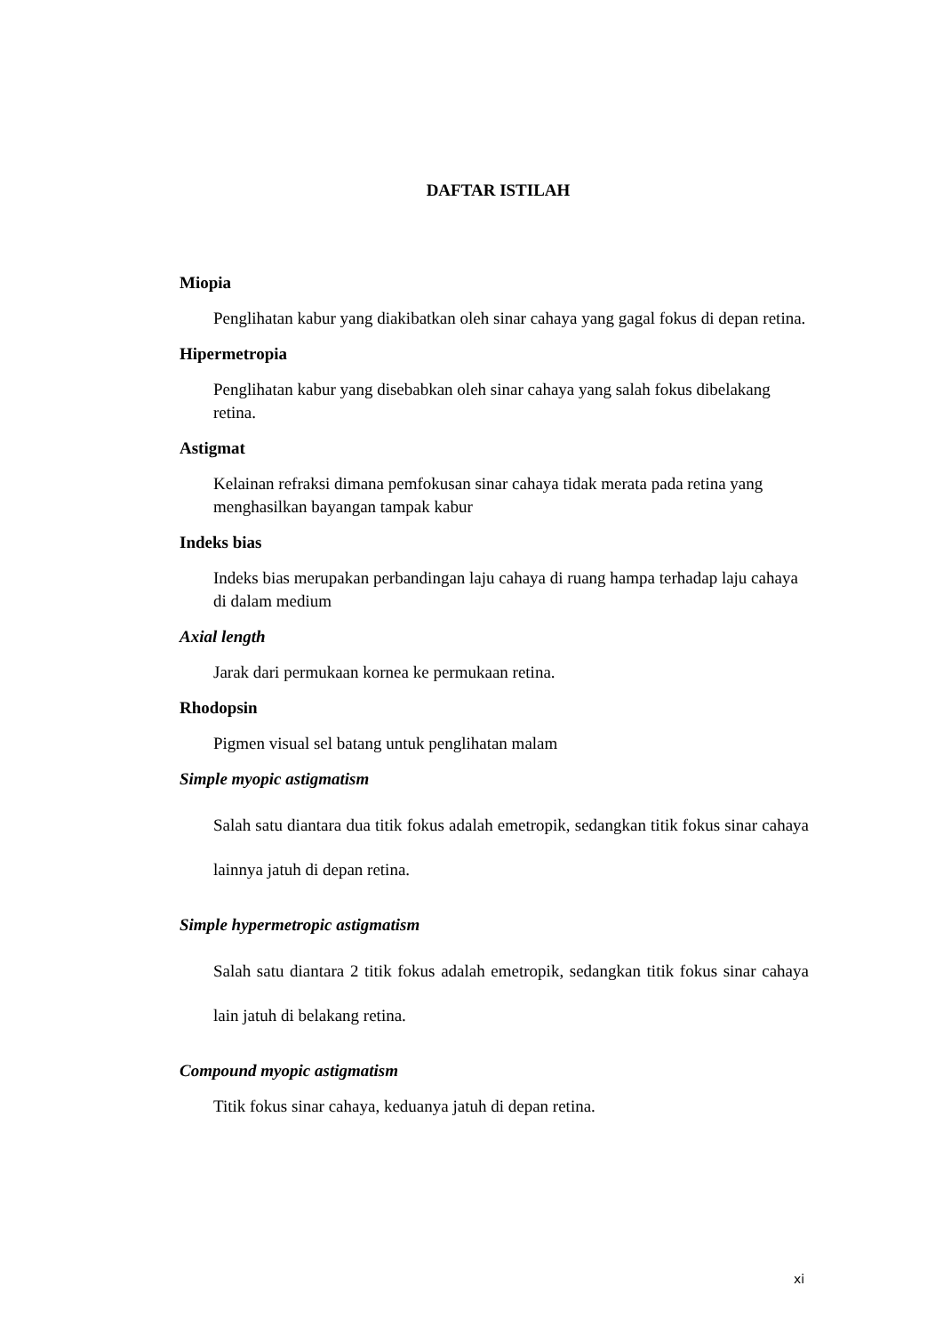DAFTAR ISTILAH
Miopia
Penglihatan kabur yang diakibatkan oleh sinar cahaya yang gagal fokus di depan retina.
Hipermetropia
Penglihatan kabur yang disebabkan oleh sinar cahaya yang salah fokus dibelakang retina.
Astigmat
Kelainan refraksi dimana pemfokusan sinar cahaya tidak merata pada retina yang menghasilkan bayangan tampak kabur
Indeks bias
Indeks bias merupakan perbandingan laju cahaya di ruang hampa terhadap laju cahaya di dalam medium
Axial length
Jarak dari permukaan kornea ke permukaan retina.
Rhodopsin
Pigmen visual sel batang untuk penglihatan malam
Simple myopic astigmatism
Salah satu diantara dua titik fokus adalah emetropik, sedangkan titik fokus sinar cahaya lainnya jatuh di depan retina.
Simple hypermetropic astigmatism
Salah satu diantara 2 titik fokus adalah emetropik, sedangkan titik fokus sinar cahaya lain jatuh di belakang retina.
Compound myopic astigmatism
Titik fokus sinar cahaya, keduanya jatuh di depan retina.
xi